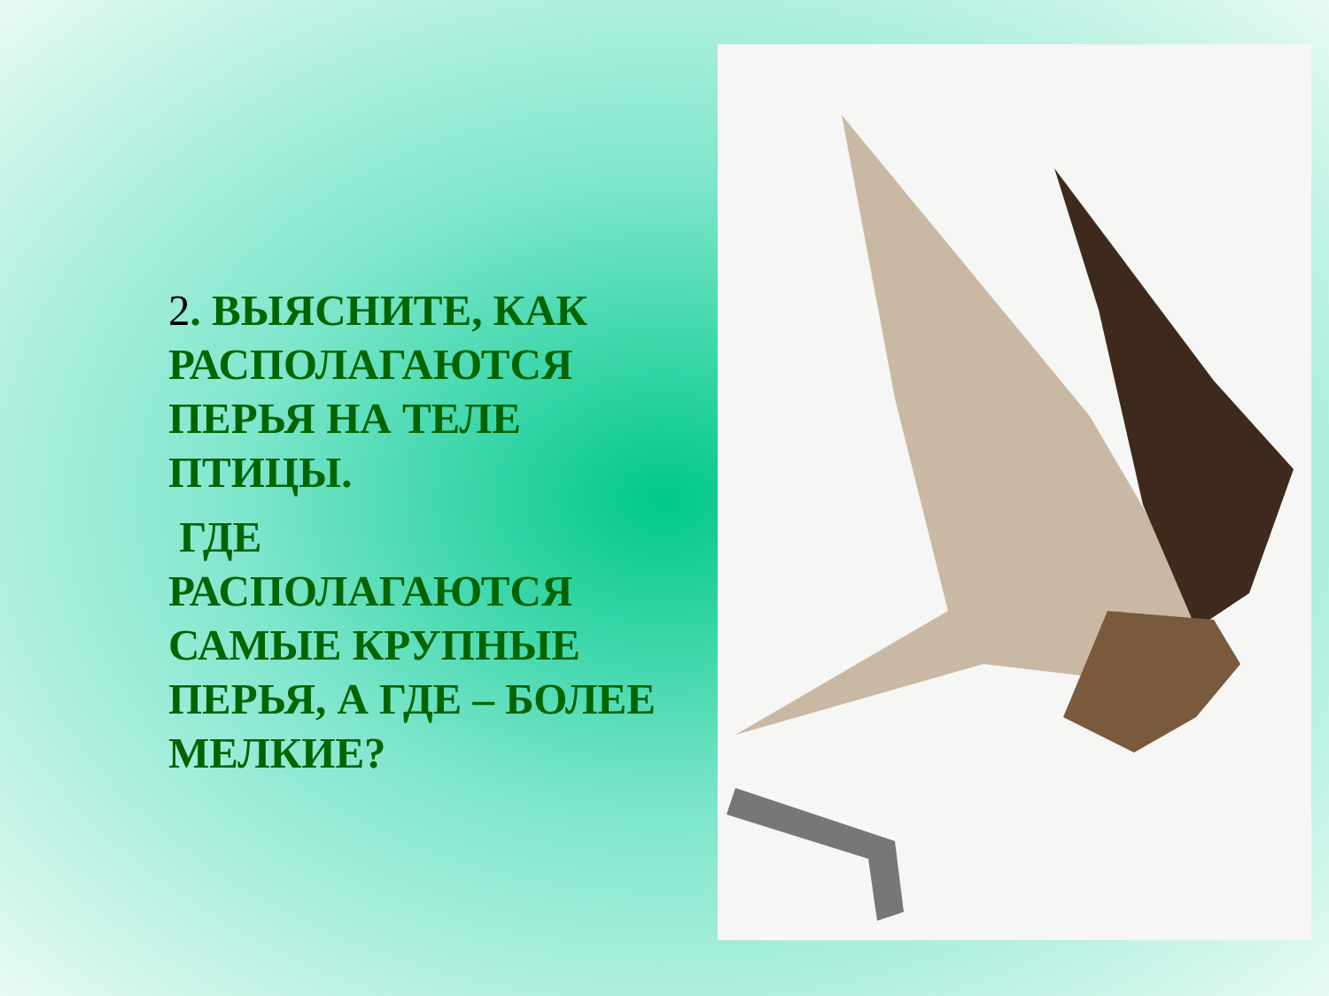2. ВЫЯСНИТЕ, КАК РАСПОЛАГАЮТСЯ ПЕРЬЯ НА ТЕЛЕ ПТИЦЫ.
ГДЕ РАСПОЛАГАЮТСЯ САМЫЕ КРУПНЫЕ ПЕРЬЯ, А ГДЕ – БОЛЕЕ МЕЛКИЕ?